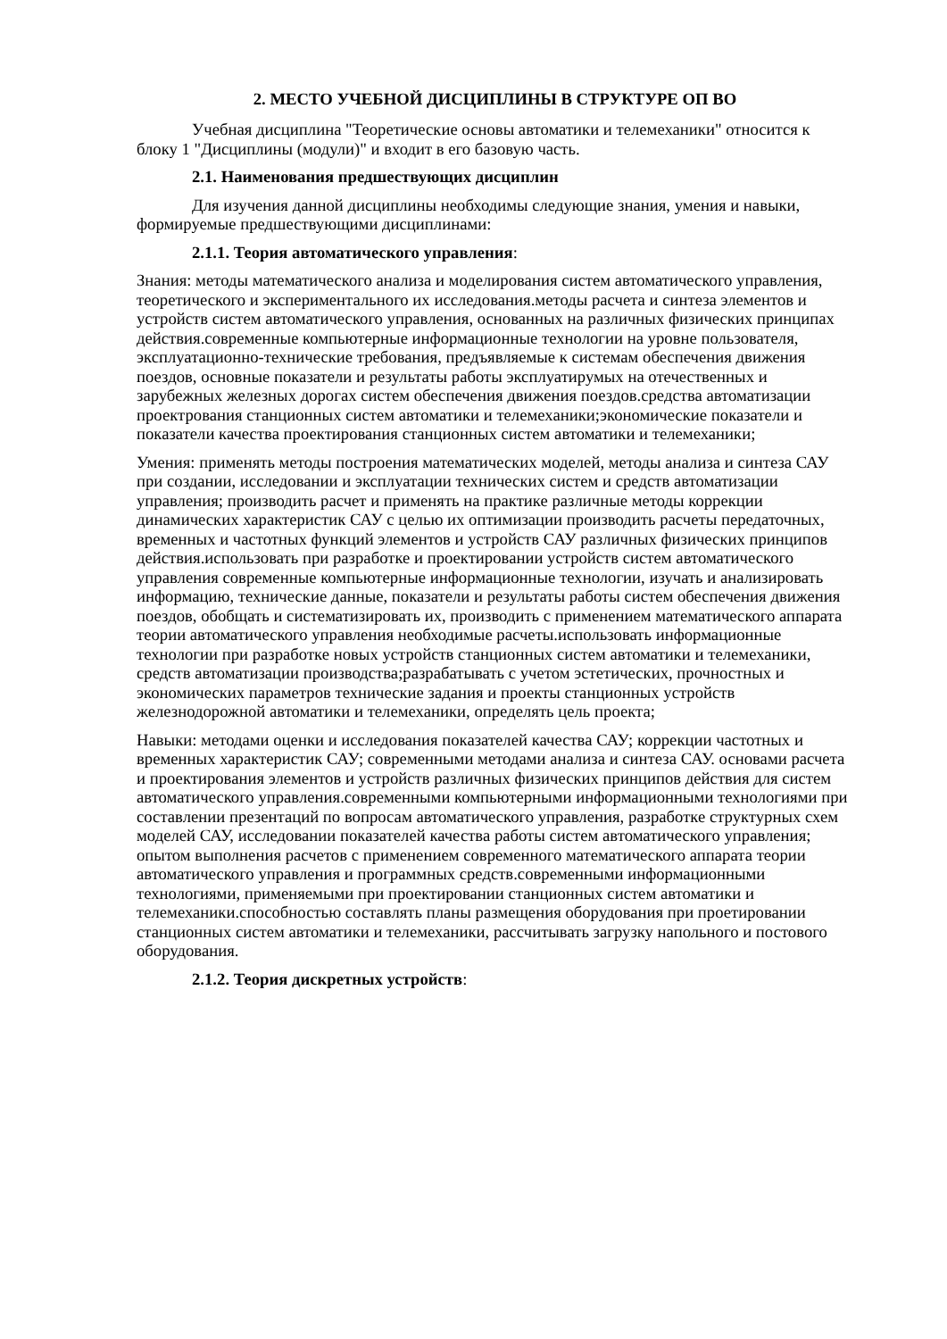2. МЕСТО УЧЕБНОЙ ДИСЦИПЛИНЫ В СТРУКТУРЕ ОП ВО
Учебная дисциплина "Теоретические основы автоматики и телемеханики" относится к блоку 1 "Дисциплины (модули)" и входит в его базовую часть.
2.1. Наименования предшествующих дисциплин
Для изучения данной дисциплины необходимы следующие знания, умения и навыки, формируемые предшествующими дисциплинами:
2.1.1. Теория автоматического управления:
Знания: методы математического анализа и моделирования систем автоматического управления, теоретического и экспериментального их исследования.методы расчета и синтеза элементов и устройств систем автоматического управления, основанных на различных физических принципах действия.современные компьютерные информационные технологии на уровне пользователя, эксплуатационно-технические требования, предъявляемые к системам обеспечения движения поездов, основные показатели и результаты работы эксплуатирумых на отечественных и зарубежных железных дорогах систем обеспечения движения поездов.средства автоматизации проектрования станционных систем автоматики и телемеханики;экономические показатели и показатели качества проектирования станционных систем автоматики и телемеханики;
Умения: применять методы построения математических моделей, методы анализа и синтеза САУ при создании, исследовании и эксплуатации технических систем и средств автоматизации управления; производить расчет и применять на практике различные методы коррекции динамических характеристик САУ с целью их оптимизации производить расчеты передаточных, временных и частотных функций элементов и устройств САУ различных физических принципов действия.использовать при разработке и проектировании устройств систем автоматического управления современные компьютерные информационные технологии, изучать и анализировать информацию, технические данные, показатели и результаты работы систем обеспечения движения поездов, обобщать и систематизировать их, производить с применением математического аппарата теории автоматического управления необходимые расчеты.использовать информационные технологии при разработке новых устройств станционных систем автоматики и телемеханики, средств автоматизации производства;разрабатывать с учетом эстетических, прочностных и экономических параметров технические задания и проекты станционных устройств железнодорожной автоматики и телемеханики, определять цель проекта;
Навыки: методами оценки и исследования показателей качества САУ; коррекции частотных и временных характеристик САУ; современными методами анализа и синтеза САУ. основами расчета и проектирования элементов и устройств различных физических принципов действия для систем автоматического управления.современными компьютерными информационными технологиями при составлении презентаций по вопросам автоматического управления, разработке структурных схем моделей САУ, исследовании показателей качества работы систем автоматического управления; опытом выполнения расчетов с применением современного математического аппарата теории автоматического управления и программных средств.современными информационными технологиями, применяемыми при проектировании станционных систем автоматики и телемеханики.способностью составлять планы размещения оборудования при проетировании станционных систем автоматики и телемеханики, рассчитывать загрузку напольного и постового оборудования.
2.1.2. Теория дискретных устройств: